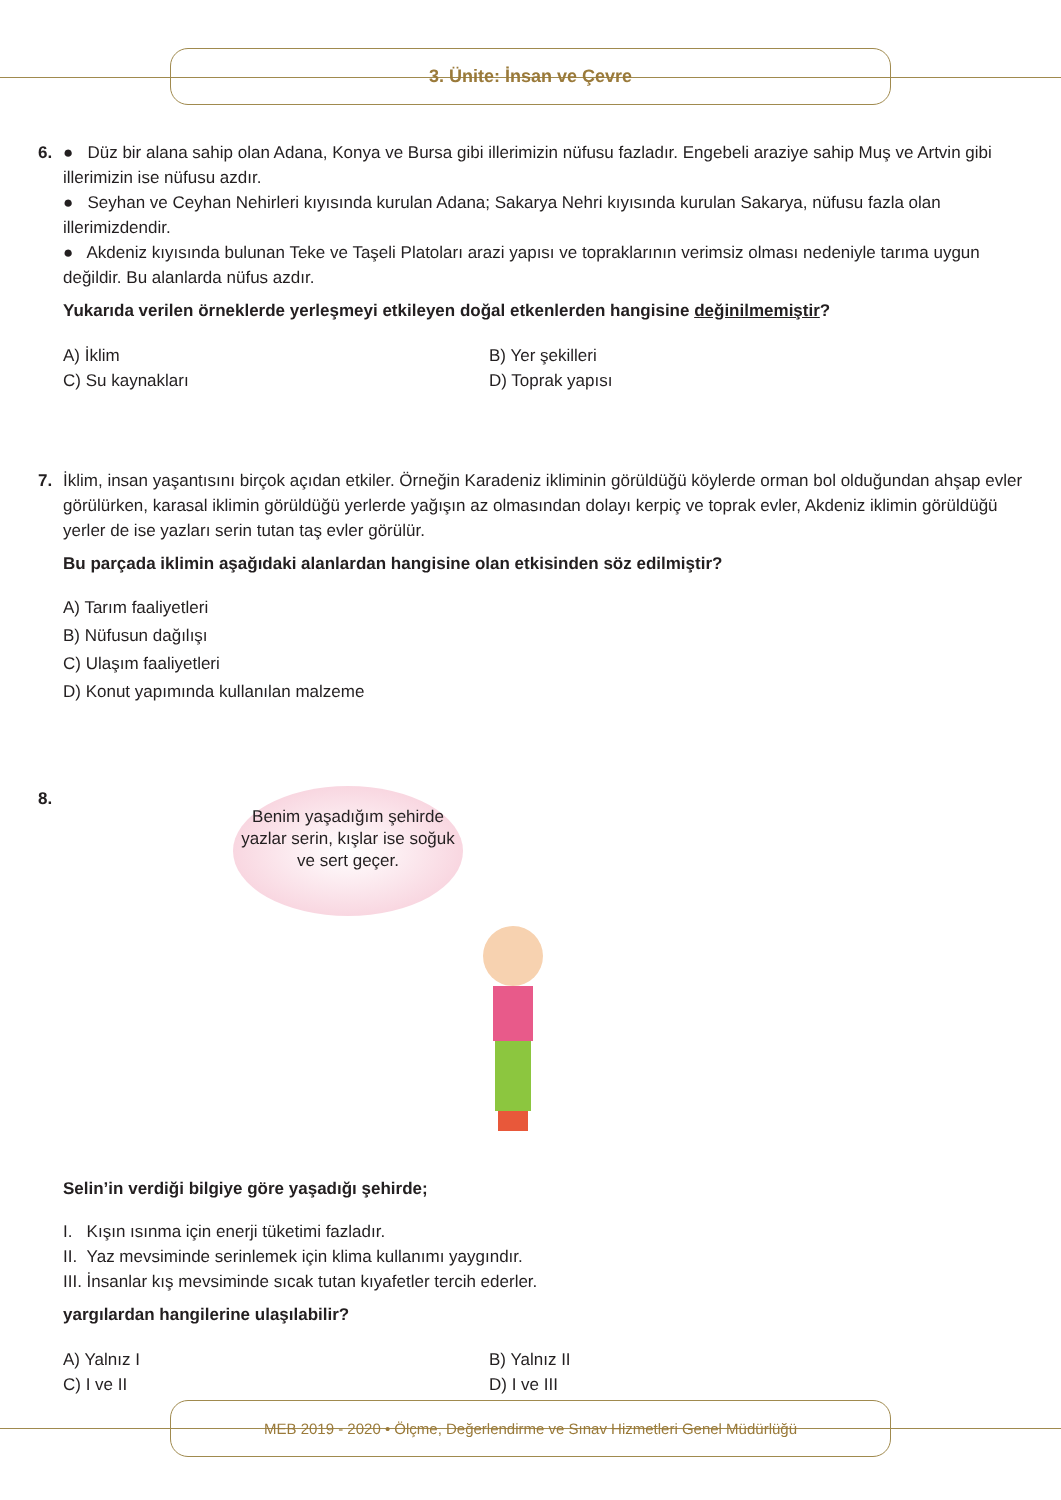3. Ünite: İnsan ve Çevre
6. ● Düz bir alana sahip olan Adana, Konya ve Bursa gibi illerimizin nüfusu fazladır. Engebeli araziye sahip Muş ve Artvin gibi illerimizin ise nüfusu azdır.
● Seyhan ve Ceyhan Nehirleri kıyısında kurulan Adana; Sakarya Nehri kıyısında kurulan Sakarya, nüfusu fazla olan illerimizdendir.
● Akdeniz kıyısında bulunan Teke ve Taşeli Platoları arazi yapısı ve topraklarının verimsiz olması nedeniyle tarıma uygun değildir. Bu alanlarda nüfus azdır.
Yukarıda verilen örneklerde yerleşmeyi etkileyen doğal etkenlerden hangisine değinilmemiştir?
A) İklim
B) Yer şekilleri
C) Su kaynakları
D) Toprak yapısı
7. İklim, insan yaşantısını birçok açıdan etkiler. Örneğin Karadeniz ikliminin görüldüğü köylerde orman bol olduğundan ahşap evler görülürken, karasal iklimin görüldüğü yerlerde yağışın az olmasından dolayı kerpiç ve toprak evler, Akdeniz iklimin görüldüğü yerler de ise yazları serin tutan taş evler görülür.
Bu parçada iklimin aşağıdaki alanlardan hangisine olan etkisinden söz edilmiştir?
A) Tarım faaliyetleri
B) Nüfusun dağılışı
C) Ulaşım faaliyetleri
D) Konut yapımında kullanılan malzeme
8.
Benim yaşadığım şehirde yazlar serin, kışlar ise soğuk ve sert geçer.
Selin’in verdiği bilgiye göre yaşadığı şehirde;
I. Kışın ısınma için enerji tüketimi fazladır.
II. Yaz mevsiminde serinlemek için klima kullanımı yaygındır.
III. İnsanlar kış mevsiminde sıcak tutan kıyafetler tercih ederler.
yargılardan hangilerine ulaşılabilir?
A) Yalnız I
B) Yalnız II
C) I ve II
D) I ve III
MEB 2019 - 2020 • Ölçme, Değerlendirme ve Sınav Hizmetleri Genel Müdürlüğü